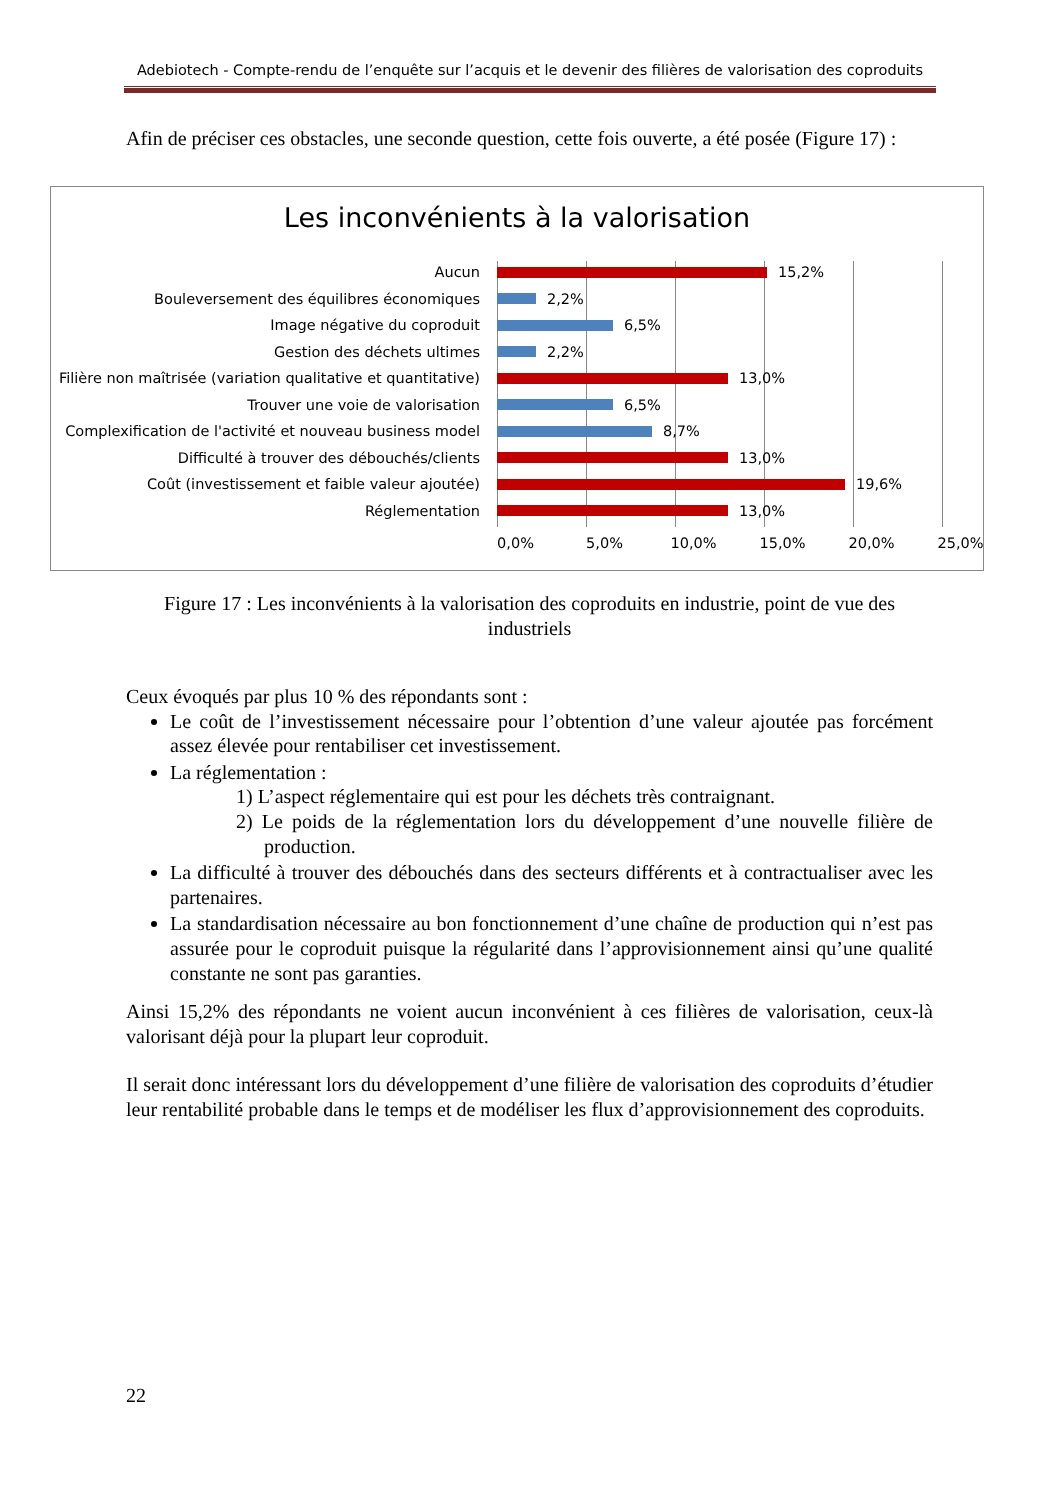Adebiotech - Compte-rendu de l’enquête sur l’acquis et le devenir des filières de valorisation des coproduits
Afin de préciser ces obstacles, une seconde question, cette fois ouverte, a été posée (Figure 17) :
Les inconvénients à la valorisation
Aucun 15,2%
Bouleversement des équilibres économiques 2,2%
Image négative du coproduit 6,5%
Gestion des déchets ultimes 2,2%
Filière non maîtrisée (variation qualitative et quantitative)
13,0%
Trouver une voie de valorisation 6,5%
Complexification de l'activité et nouveau business model
8,7%
Difficulté à trouver des débouchés/clients 13,0%
Coût (investissement et faible valeur ajoutée) 19,6%
Réglementation 13,0%
0,0% 5,0% 10,0% 15,0% 20,0% 25,0%
Figure 17 : Les inconvénients à la valorisation des coproduits en industrie, point de vue des industriels
Ceux évoqués par plus 10 % des répondants sont :
Le coût de l’investissement nécessaire pour l’obtention d’une valeur ajoutée pas forcément assez élevée pour rentabiliser cet investissement.
La réglementation :
1) L’aspect réglementaire qui est pour les déchets très contraignant.
2) Le poids de la réglementation lors du développement d’une nouvelle filière de production.
La difficulté à trouver des débouchés dans des secteurs différents et à contractualiser avec les partenaires.
La standardisation nécessaire au bon fonctionnement d’une chaîne de production qui n’est pas assurée pour le coproduit puisque la régularité dans l’approvisionnement ainsi qu’une qualité constante ne sont pas garanties.
Ainsi 15,2% des répondants ne voient aucun inconvénient à ces filières de valorisation, ceux-là valorisant déjà pour la plupart leur coproduit.
Il serait donc intéressant lors du développement d’une filière de valorisation des coproduits d’étudier leur rentabilité probable dans le temps et de modéliser les flux d’approvisionnement des coproduits.
22